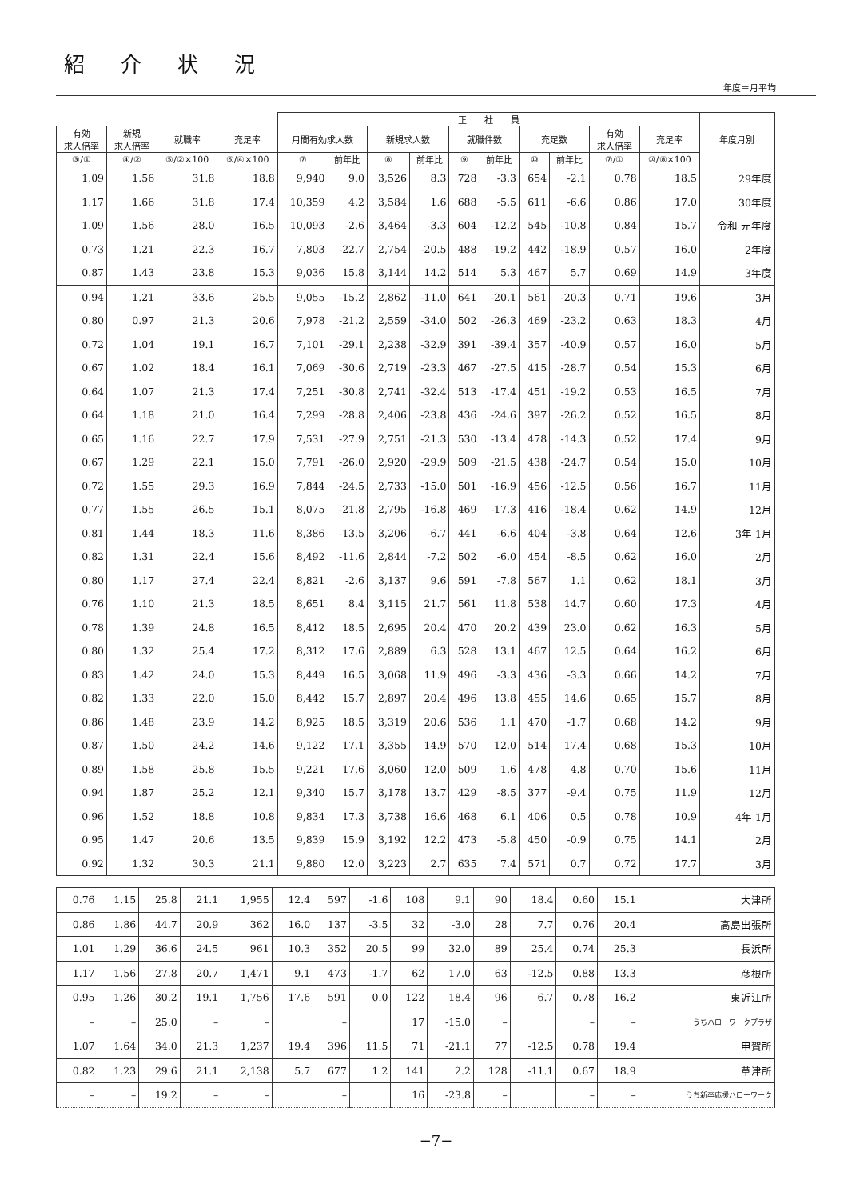紹介状況
年度＝月平均
| | | | | 正 社 員 | | | | | | | | | | 年度月別 |
| --- | --- | --- | --- | --- | --- | --- | --- | --- | --- | --- | --- | --- | --- | --- |
| 有効 求人倍率 | 新規 求人倍率 | 就職率 | 充足率 | 月間有効求人数 | | 新規求人数 | | 就職件数 | | 充足数 | | 有効 求人倍率 | 充足率 | |
| ③/① | ④/② | ⑤/②×100 | ⑥/④×100 | ⑦ | 前年比 | ⑧ | 前年比 | ⑨ | 前年比 | ⑩ | 前年比 | ⑦/① | ⑩/⑧×100 | |
| 1.09 | 1.56 | 31.8 | 18.8 | 9,940 | 9.0 | 3,526 | 8.3 | 728 | -3.3 | 654 | -2.1 | 0.78 | 18.5 | 29年度 |
| 1.17 | 1.66 | 31.8 | 17.4 | 10,359 | 4.2 | 3,584 | 1.6 | 688 | -5.5 | 611 | -6.6 | 0.86 | 17.0 | 30年度 |
| 1.09 | 1.56 | 28.0 | 16.5 | 10,093 | -2.6 | 3,464 | -3.3 | 604 | -12.2 | 545 | -10.8 | 0.84 | 15.7 | 令和 元年度 |
| 0.73 | 1.21 | 22.3 | 16.7 | 7,803 | -22.7 | 2,754 | -20.5 | 488 | -19.2 | 442 | -18.9 | 0.57 | 16.0 | 2年度 |
| 0.87 | 1.43 | 23.8 | 15.3 | 9,036 | 15.8 | 3,144 | 14.2 | 514 | 5.3 | 467 | 5.7 | 0.69 | 14.9 | 3年度 |
| 0.94 | 1.21 | 33.6 | 25.5 | 9,055 | -15.2 | 2,862 | -11.0 | 641 | -20.1 | 561 | -20.3 | 0.71 | 19.6 | 3月 |
| 0.80 | 0.97 | 21.3 | 20.6 | 7,978 | -21.2 | 2,559 | -34.0 | 502 | -26.3 | 469 | -23.2 | 0.63 | 18.3 | 4月 |
| 0.72 | 1.04 | 19.1 | 16.7 | 7,101 | -29.1 | 2,238 | -32.9 | 391 | -39.4 | 357 | -40.9 | 0.57 | 16.0 | 5月 |
| 0.67 | 1.02 | 18.4 | 16.1 | 7,069 | -30.6 | 2,719 | -23.3 | 467 | -27.5 | 415 | -28.7 | 0.54 | 15.3 | 6月 |
| 0.64 | 1.07 | 21.3 | 17.4 | 7,251 | -30.8 | 2,741 | -32.4 | 513 | -17.4 | 451 | -19.2 | 0.53 | 16.5 | 7月 |
| 0.64 | 1.18 | 21.0 | 16.4 | 7,299 | -28.8 | 2,406 | -23.8 | 436 | -24.6 | 397 | -26.2 | 0.52 | 16.5 | 8月 |
| 0.65 | 1.16 | 22.7 | 17.9 | 7,531 | -27.9 | 2,751 | -21.3 | 530 | -13.4 | 478 | -14.3 | 0.52 | 17.4 | 9月 |
| 0.67 | 1.29 | 22.1 | 15.0 | 7,791 | -26.0 | 2,920 | -29.9 | 509 | -21.5 | 438 | -24.7 | 0.54 | 15.0 | 10月 |
| 0.72 | 1.55 | 29.3 | 16.9 | 7,844 | -24.5 | 2,733 | -15.0 | 501 | -16.9 | 456 | -12.5 | 0.56 | 16.7 | 11月 |
| 0.77 | 1.55 | 26.5 | 15.1 | 8,075 | -21.8 | 2,795 | -16.8 | 469 | -17.3 | 416 | -18.4 | 0.62 | 14.9 | 12月 |
| 0.81 | 1.44 | 18.3 | 11.6 | 8,386 | -13.5 | 3,206 | -6.7 | 441 | -6.6 | 404 | -3.8 | 0.64 | 12.6 | 3年 1月 |
| 0.82 | 1.31 | 22.4 | 15.6 | 8,492 | -11.6 | 2,844 | -7.2 | 502 | -6.0 | 454 | -8.5 | 0.62 | 16.0 | 2月 |
| 0.80 | 1.17 | 27.4 | 22.4 | 8,821 | -2.6 | 3,137 | 9.6 | 591 | -7.8 | 567 | 1.1 | 0.62 | 18.1 | 3月 |
| 0.76 | 1.10 | 21.3 | 18.5 | 8,651 | 8.4 | 3,115 | 21.7 | 561 | 11.8 | 538 | 14.7 | 0.60 | 17.3 | 4月 |
| 0.78 | 1.39 | 24.8 | 16.5 | 8,412 | 18.5 | 2,695 | 20.4 | 470 | 20.2 | 439 | 23.0 | 0.62 | 16.3 | 5月 |
| 0.80 | 1.32 | 25.4 | 17.2 | 8,312 | 17.6 | 2,889 | 6.3 | 528 | 13.1 | 467 | 12.5 | 0.64 | 16.2 | 6月 |
| 0.83 | 1.42 | 24.0 | 15.3 | 8,449 | 16.5 | 3,068 | 11.9 | 496 | -3.3 | 436 | -3.3 | 0.66 | 14.2 | 7月 |
| 0.82 | 1.33 | 22.0 | 15.0 | 8,442 | 15.7 | 2,897 | 20.4 | 496 | 13.8 | 455 | 14.6 | 0.65 | 15.7 | 8月 |
| 0.86 | 1.48 | 23.9 | 14.2 | 8,925 | 18.5 | 3,319 | 20.6 | 536 | 1.1 | 470 | -1.7 | 0.68 | 14.2 | 9月 |
| 0.87 | 1.50 | 24.2 | 14.6 | 9,122 | 17.1 | 3,355 | 14.9 | 570 | 12.0 | 514 | 17.4 | 0.68 | 15.3 | 10月 |
| 0.89 | 1.58 | 25.8 | 15.5 | 9,221 | 17.6 | 3,060 | 12.0 | 509 | 1.6 | 478 | 4.8 | 0.70 | 15.6 | 11月 |
| 0.94 | 1.87 | 25.2 | 12.1 | 9,340 | 15.7 | 3,178 | 13.7 | 429 | -8.5 | 377 | -9.4 | 0.75 | 11.9 | 12月 |
| 0.96 | 1.52 | 18.8 | 10.8 | 9,834 | 17.3 | 3,738 | 16.6 | 468 | 6.1 | 406 | 0.5 | 0.78 | 10.9 | 4年 1月 |
| 0.95 | 1.47 | 20.6 | 13.5 | 9,839 | 15.9 | 3,192 | 12.2 | 473 | -5.8 | 450 | -0.9 | 0.75 | 14.1 | 2月 |
| 0.92 | 1.32 | 30.3 | 21.1 | 9,880 | 12.0 | 3,223 | 2.7 | 635 | 7.4 | 571 | 0.7 | 0.72 | 17.7 | 3月 |
| 0.76 | 1.15 | 25.8 | 21.1 | 1,955 | 12.4 | 597 | -1.6 | 108 | 9.1 | 90 | 18.4 | 0.60 | 15.1 | 大津所 |
| 0.86 | 1.86 | 44.7 | 20.9 | 362 | 16.0 | 137 | -3.5 | 32 | -3.0 | 28 | 7.7 | 0.76 | 20.4 | 高島出張所 |
| 1.01 | 1.29 | 36.6 | 24.5 | 961 | 10.3 | 352 | 20.5 | 99 | 32.0 | 89 | 25.4 | 0.74 | 25.3 | 長浜所 |
| 1.17 | 1.56 | 27.8 | 20.7 | 1,471 | 9.1 | 473 | -1.7 | 62 | 17.0 | 63 | -12.5 | 0.88 | 13.3 | 彦根所 |
| 0.95 | 1.26 | 30.2 | 19.1 | 1,756 | 17.6 | 591 | 0.0 | 122 | 18.4 | 96 | 6.7 | 0.78 | 16.2 | 東近江所 |
| – | – | 25.0 | – | – | | – | | 17 | -15.0 | – | | – | – | うちハローワークプラザ |
| 1.07 | 1.64 | 34.0 | 21.3 | 1,237 | 19.4 | 396 | 11.5 | 71 | -21.1 | 77 | -12.5 | 0.78 | 19.4 | 甲賀所 |
| 0.82 | 1.23 | 29.6 | 21.1 | 2,138 | 5.7 | 677 | 1.2 | 141 | 2.2 | 128 | -11.1 | 0.67 | 18.9 | 草津所 |
| – | – | 19.2 | – | – | | – | | 16 | -23.8 | – | | – | – | うち新卒応援ハローワーク |
−7−